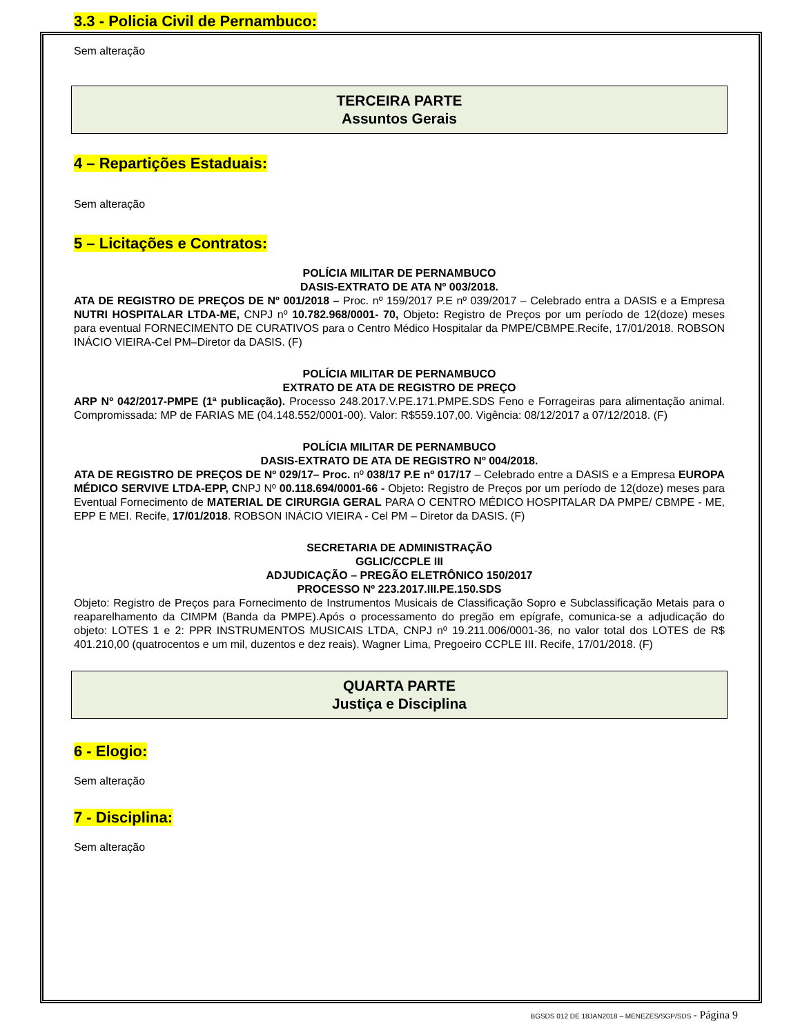3.3 - Policia Civil de Pernambuco:
Sem alteração
TERCEIRA PARTE
Assuntos Gerais
4 – Repartições Estaduais:
Sem alteração
5 – Licitações e Contratos:
POLÍCIA MILITAR DE PERNAMBUCO
DASIS-EXTRATO DE ATA Nº 003/2018.
ATA DE REGISTRO DE PREÇOS DE Nº 001/2018 – Proc. nº 159/2017 P.E nº 039/2017 – Celebrado entra a DASIS e a Empresa NUTRI HOSPITALAR LTDA-ME, CNPJ nº 10.782.968/0001- 70, Objeto: Registro de Preços por um período de 12(doze) meses para eventual FORNECIMENTO DE CURATIVOS para o Centro Médico Hospitalar da PMPE/CBMPE.Recife, 17/01/2018. ROBSON INÁCIO VIEIRA-Cel PM–Diretor da DASIS. (F)
POLÍCIA MILITAR DE PERNAMBUCO
EXTRATO DE ATA DE REGISTRO DE PREÇO
ARP Nº 042/2017-PMPE (1ª publicação). Processo 248.2017.V.PE.171.PMPE.SDS Feno e Forrageiras para alimentação animal. Compromissada: MP de FARIAS ME (04.148.552/0001-00). Valor: R$559.107,00. Vigência: 08/12/2017 a 07/12/2018. (F)
POLÍCIA MILITAR DE PERNAMBUCO
DASIS-EXTRATO DE ATA DE REGISTRO Nº 004/2018.
ATA DE REGISTRO DE PREÇOS DE Nº 029/17– Proc. nº 038/17 P.E nº 017/17 – Celebrado entre a DASIS e a Empresa EUROPA MÉDICO SERVIVE LTDA-EPP, CNPJ Nº 00.118.694/0001-66 - Objeto: Registro de Preços por um período de 12(doze) meses para Eventual Fornecimento de MATERIAL DE CIRURGIA GERAL PARA O CENTRO MÉDICO HOSPITALAR DA PMPE/ CBMPE - ME, EPP E MEI. Recife, 17/01/2018. ROBSON INÁCIO VIEIRA - Cel PM – Diretor da DASIS. (F)
SECRETARIA DE ADMINISTRAÇÃO
GGLIC/CCPLE III
ADJUDICAÇÃO – PREGÃO ELETRÔNICO 150/2017
PROCESSO Nº 223.2017.III.PE.150.SDS
Objeto: Registro de Preços para Fornecimento de Instrumentos Musicais de Classificação Sopro e Subclassificação Metais para o reaparelhamento da CIMPM (Banda da PMPE).Após o processamento do pregão em epígrafe, comunica-se a adjudicação do objeto: LOTES 1 e 2: PPR INSTRUMENTOS MUSICAIS LTDA, CNPJ nº 19.211.006/0001-36, no valor total dos LOTES de R$ 401.210,00 (quatrocentos e um mil, duzentos e dez reais). Wagner Lima, Pregoeiro CCPLE III. Recife, 17/01/2018. (F)
QUARTA PARTE
Justiça e Disciplina
6 - Elogio:
Sem alteração
7 - Disciplina:
Sem alteração
BGSDS 012 DE 18JAN2018 – MENEZES/SGP/SDS - Página 9